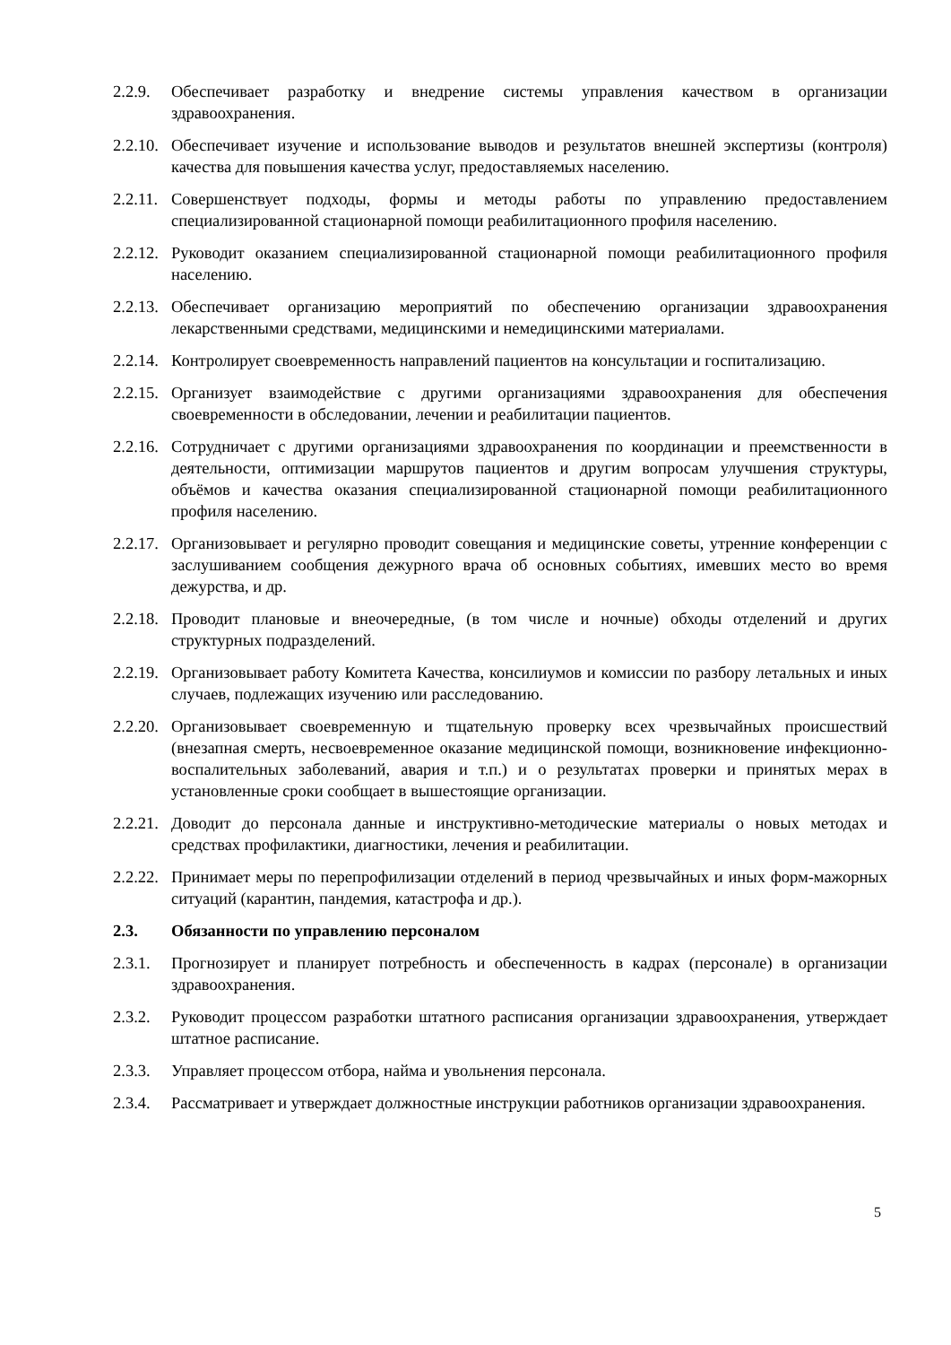2.2.9.
Обеспечивает разработку и внедрение системы управления качеством в организации здравоохранения.
2.2.10.
Обеспечивает изучение и использование выводов и результатов внешней экспертизы (контроля) качества для повышения качества услуг, предоставляемых населению.
2.2.11.
Совершенствует подходы, формы и методы работы по управлению предоставлением специализированной стационарной помощи реабилитационного профиля населению.
2.2.12.
Руководит оказанием специализированной стационарной помощи реабилитационного профиля населению.
2.2.13.
Обеспечивает организацию мероприятий по обеспечению организации здравоохранения лекарственными средствами, медицинскими и немедицинскими материалами.
2.2.14.
Контролирует своевременность направлений пациентов на консультации и госпитализацию.
2.2.15.
Организует взаимодействие с другими организациями здравоохранения для обеспечения своевременности в обследовании, лечении и реабилитации пациентов.
2.2.16.
Сотрудничает с другими организациями здравоохранения по координации и преемственности в деятельности, оптимизации маршрутов пациентов и другим вопросам улучшения структуры, объёмов и качества оказания специализированной стационарной помощи реабилитационного профиля населению.
2.2.17.
Организовывает и регулярно проводит совещания и медицинские советы, утренние конференции с заслушиванием сообщения дежурного врача об основных событиях, имевших место во время дежурства, и др.
2.2.18.
Проводит плановые и внеочередные, (в том числе и ночные) обходы отделений и других структурных подразделений.
2.2.19.
Организовывает работу Комитета Качества, консилиумов и комиссии по разбору летальных и иных случаев, подлежащих изучению или расследованию.
2.2.20.
Организовывает своевременную и тщательную проверку всех чрезвычайных происшествий (внезапная смерть, несвоевременное оказание медицинской помощи, возникновение инфекционно-воспалительных заболеваний, авария и т.п.) и о результатах проверки и принятых мерах в установленные сроки сообщает в вышестоящие организации.
2.2.21.
Доводит до персонала данные и инструктивно-методические материалы о новых методах и средствах профилактики, диагностики, лечения и реабилитации.
2.2.22.
Принимает меры по перепрофилизации отделений в период чрезвычайных и иных форм-мажорных ситуаций (карантин, пандемия, катастрофа и др.).
2.3. Обязанности по управлению персоналом
2.3.1.
Прогнозирует и планирует потребность и обеспеченность в кадрах (персонале) в организации здравоохранения.
2.3.2.
Руководит процессом разработки штатного расписания организации здравоохранения, утверждает штатное расписание.
2.3.3.
Управляет процессом отбора, найма и увольнения персонала.
2.3.4.
Рассматривает и утверждает должностные инструкции работников организации здравоохранения.
5